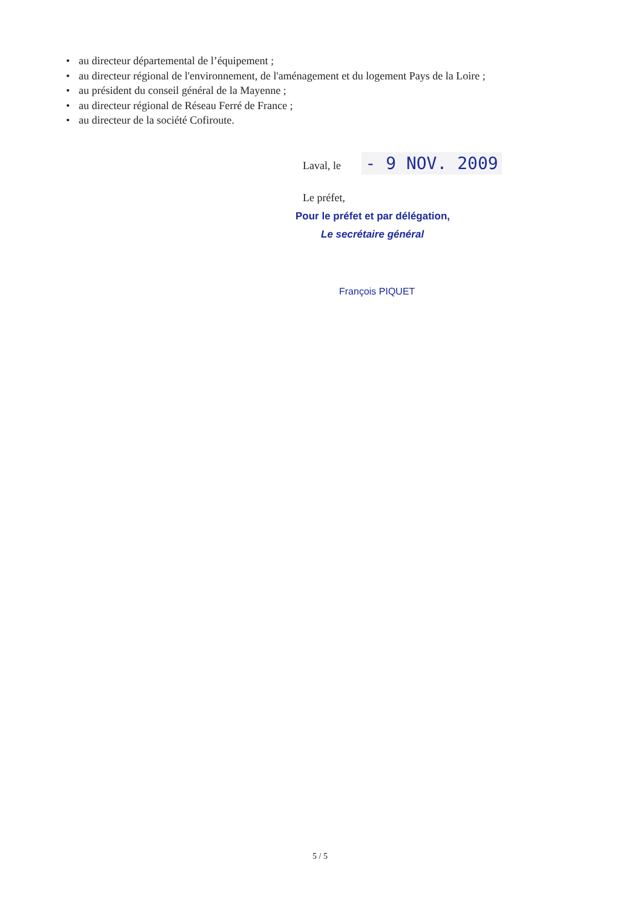• au directeur départemental de l’équipement ;
• au directeur régional de l'environnement, de l'aménagement et du logement Pays de la Loire ;
• au président du conseil général de la Mayenne ;
• au directeur régional de Réseau Ferré de France ;
• au directeur de la société Cofiroute.
Laval, le - 9 NOV. 2009
Le préfet,
Pour le préfet et par délégation,
Le secrétaire général
François PIQUET
5 / 5